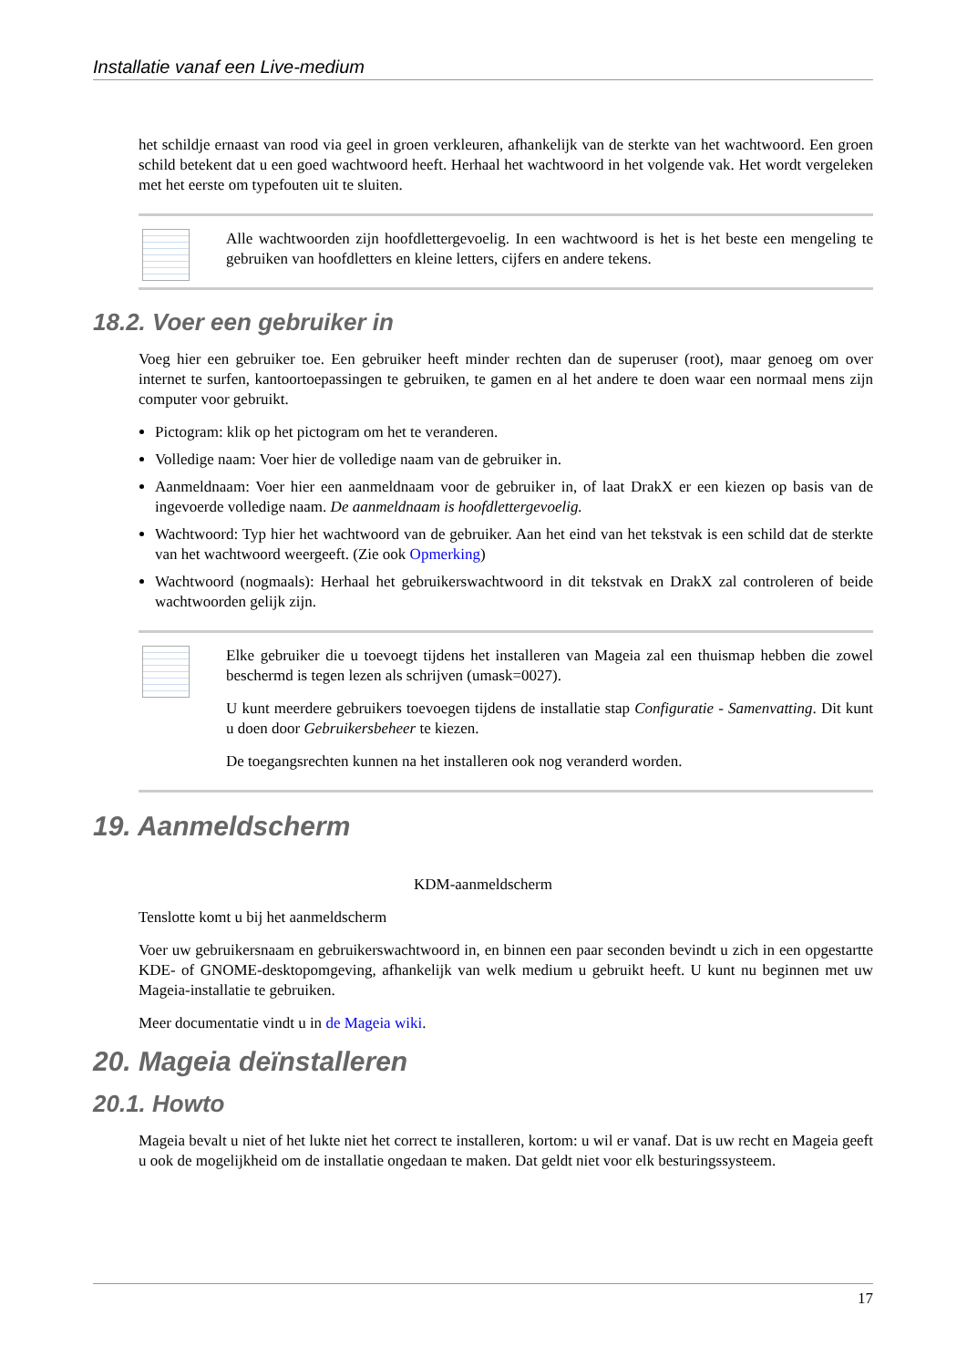Installatie vanaf een Live-medium
het schildje ernaast van rood via geel in groen verkleuren, afhankelijk van de sterkte van het wachtwoord. Een groen schild betekent dat u een goed wachtwoord heeft. Herhaal het wachtwoord in het volgende vak. Het wordt vergeleken met het eerste om typefouten uit te sluiten.
Alle wachtwoorden zijn hoofdlettergevoelig. In een wachtwoord is het is het beste een mengeling te gebruiken van hoofdletters en kleine letters, cijfers en andere tekens.
18.2. Voer een gebruiker in
Voeg hier een gebruiker toe. Een gebruiker heeft minder rechten dan de superuser (root), maar genoeg om over internet te surfen, kantoortoepassingen te gebruiken, te gamen en al het andere te doen waar een normaal mens zijn computer voor gebruikt.
Pictogram: klik op het pictogram om het te veranderen.
Volledige naam: Voer hier de volledige naam van de gebruiker in.
Aanmeldnaam: Voer hier een aanmeldnaam voor de gebruiker in, of laat DrakX er een kiezen op basis van de ingevoerde volledige naam. De aanmeldnaam is hoofdlettergevoelig.
Wachtwoord: Typ hier het wachtwoord van de gebruiker. Aan het eind van het tekstvak is een schild dat de sterkte van het wachtwoord weergeeft. (Zie ook Opmerking)
Wachtwoord (nogmaals): Herhaal het gebruikerswachtwoord in dit tekstvak en DrakX zal controleren of beide wachtwoorden gelijk zijn.
Elke gebruiker die u toevoegt tijdens het installeren van Mageia zal een thuismap hebben die zowel beschermd is tegen lezen als schrijven (umask=0027).
U kunt meerdere gebruikers toevoegen tijdens de installatie stap Configuratie - Samenvatting. Dit kunt u doen door Gebruikersbeheer te kiezen.
De toegangsrechten kunnen na het installeren ook nog veranderd worden.
19. Aanmeldscherm
KDM-aanmeldscherm
Tenslotte komt u bij het aanmeldscherm
Voer uw gebruikersnaam en gebruikerswachtwoord in, en binnen een paar seconden bevindt u zich in een opgestartte KDE- of GNOME-desktopomgeving, afhankelijk van welk medium u gebruikt heeft. U kunt nu beginnen met uw Mageia-installatie te gebruiken.
Meer documentatie vindt u in de Mageia wiki.
20. Mageia deïnstalleren
20.1. Howto
Mageia bevalt u niet of het lukte niet het correct te installeren, kortom: u wil er vanaf. Dat is uw recht en Mageia geeft u ook de mogelijkheid om de installatie ongedaan te maken. Dat geldt niet voor elk besturings­systeem.
17